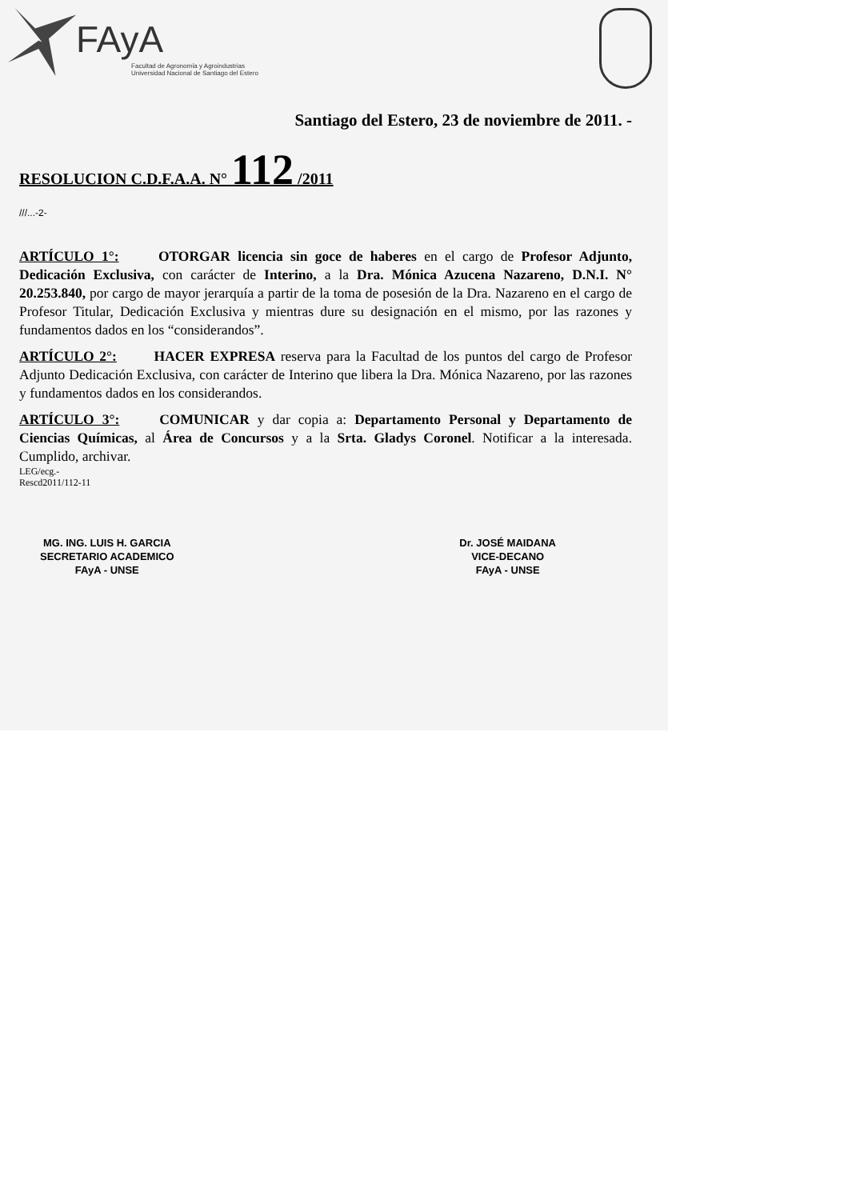FAyA
Facultad de Agronomía y Agroindustrias
Universidad Nacional de Santiago del Estero
Santiago del Estero, 23 de noviembre de 2011. -
RESOLUCION C.D.F.A.A. N° 112 /2011
///...-2-
ARTÍCULO 1°: OTORGAR licencia sin goce de haberes en el cargo de Profesor Adjunto, Dedicación Exclusiva, con carácter de Interino, a la Dra. Mónica Azucena Nazareno, D.N.I. N° 20.253.840, por cargo de mayor jerarquía a partir de la toma de posesión de la Dra. Nazareno en el cargo de Profesor Titular, Dedicación Exclusiva y mientras dure su designación en el mismo, por las razones y fundamentos dados en los “considerandos”.
ARTÍCULO 2°: HACER EXPRESA reserva para la Facultad de los puntos del cargo de Profesor Adjunto Dedicación Exclusiva, con carácter de Interino que libera la Dra. Mónica Nazareno, por las razones y fundamentos dados en los considerandos.
ARTÍCULO 3°: COMUNICAR y dar copia a: Departamento Personal y Departamento de Ciencias Químicas, al Área de Concursos y a la Srta. Gladys Coronel. Notificar a la interesada. Cumplido, archivar.
LEG/ecg.-
Rescd2011/112-11
MG. ING. LUIS H. GARCIA
SECRETARIO ACADEMICO
FAyA - UNSE
Dr. JOSÉ MAIDANA
VICE-DECANO
FAyA - UNSE